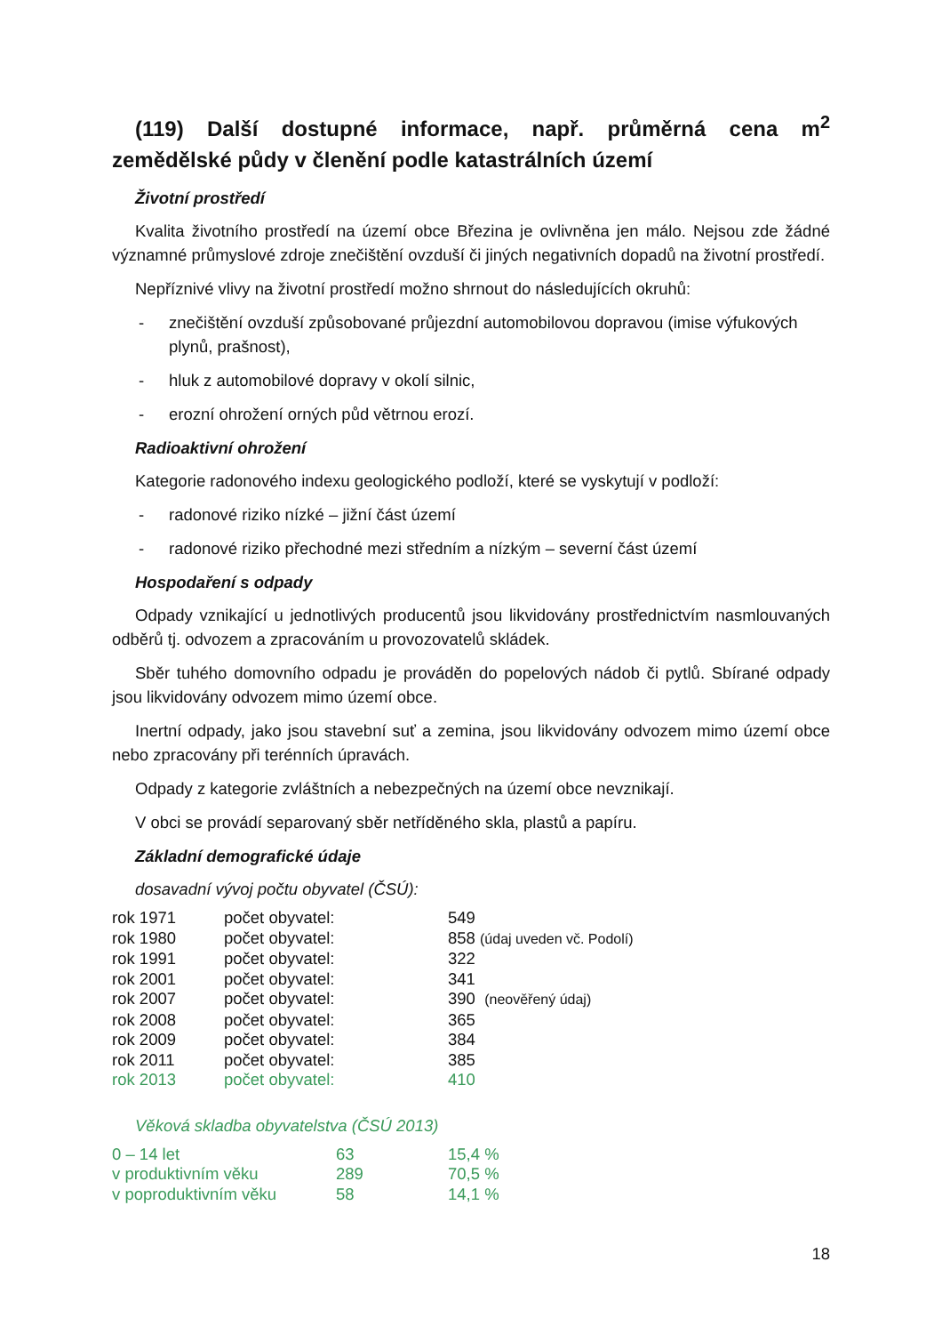(119) Další dostupné informace, např. průměrná cena m<sup>2</sup> zemědělské půdy v členění podle katastrálních území
Životní prostředí
Kvalita životního prostředí na území obce Březina je ovlivněna jen málo. Nejsou zde žádné významné průmyslové zdroje znečištění ovzduší či jiných negativních dopadů na životní prostředí.
Nepříznivé vlivy na životní prostředí možno shrnout do následujících okruhů:
- znečištění ovzduší způsobované průjezdní automobilovou dopravou (imise výfukových plynů, prašnost),
- hluk z automobilové dopravy v okolí silnic,
- erozní ohrožení orných půd větrnou erozí.
Radioaktivní ohrožení
Kategorie radonového indexu geologického podloží, které se vyskytují v podloží:
- radonové riziko nízké – jižní část území
- radonové riziko přechodné mezi středním a nízkým – severní část území
Hospodaření s odpady
Odpady vznikající u jednotlivých producentů jsou likvidovány prostřednictvím nasmlouvaných odběrů tj. odvozem a zpracováním u provozovatelů skládek.
Sběr tuhého domovního odpadu je prováděn do popelových nádob či pytlů. Sbírané odpady jsou likvidovány odvozem mimo území obce.
Inertní odpady, jako jsou stavební suť a zemina, jsou likvidovány odvozem mimo území obce nebo zpracovány při terénních úpravách.
Odpady z kategorie zvláštních a nebezpečných na území obce nevznikají.
V obci se provádí separovaný sběr netříděného skla, plastů a papíru.
Základní demografické údaje
dosavadní vývoj počtu obyvatel (ČSÚ):
| rok 1971 | počet obyvatel: | 549 |
| rok 1980 | počet obyvatel: | 858 (údaj uveden vč. Podolí) |
| rok 1991 | počet obyvatel: | 322 |
| rok 2001 | počet obyvatel: | 341 |
| rok 2007 | počet obyvatel: | 390 (neověřený údaj) |
| rok 2008 | počet obyvatel: | 365 |
| rok 2009 | počet obyvatel: | 384 |
| rok 2011 | počet obyvatel: | 385 |
| rok 2013 | počet obyvatel: | 410 |
Věková skladba obyvatelstva (ČSÚ 2013)
| 0 – 14 let | 63 | 15,4 % |
| v produktivním věku | 289 | 70,5 % |
| v poproduktivním věku | 58 | 14,1 % |
18